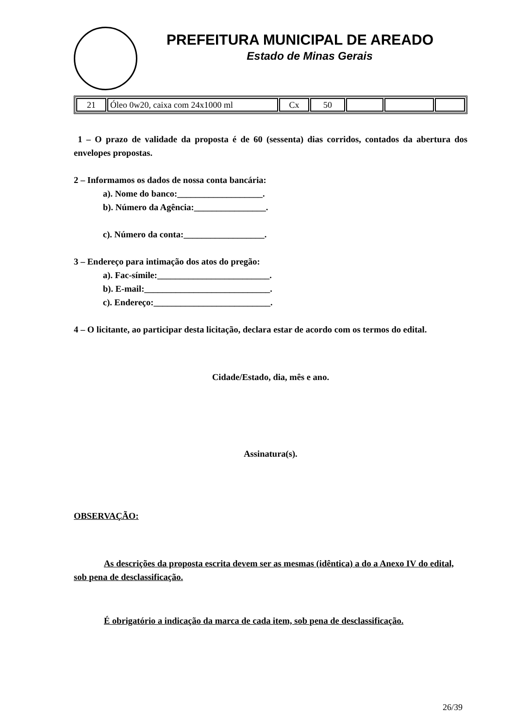PREFEITURA MUNICIPAL DE AREADO
Estado de Minas Gerais
| 21 | Óleo 0w20, caixa com 24x1000 ml | Cx | 50 | | | |
1 – O prazo de validade da proposta é de 60 (sessenta) dias corridos, contados da abertura dos envelopes propostas.
2 – Informamos os dados de nossa conta bancária:
a). Nome do banco:___________________.
b). Número da Agência:________________.
c). Número da conta:__________________.
3 – Endereço para intimação dos atos do pregão:
a). Fac-símile:_________________________.
b). E-mail:____________________________.
c). Endereço:__________________________.
4 – O licitante, ao participar desta licitação, declara estar de acordo com os termos do edital.
Cidade/Estado, dia, mês e ano.
Assinatura(s).
OBSERVAÇÃO:
As descrições da proposta escrita devem ser as mesmas (idêntica) a do a Anexo IV do edital, sob pena de desclassificação.
É obrigatório a indicação da marca de cada item, sob pena de desclassificação.
26/39